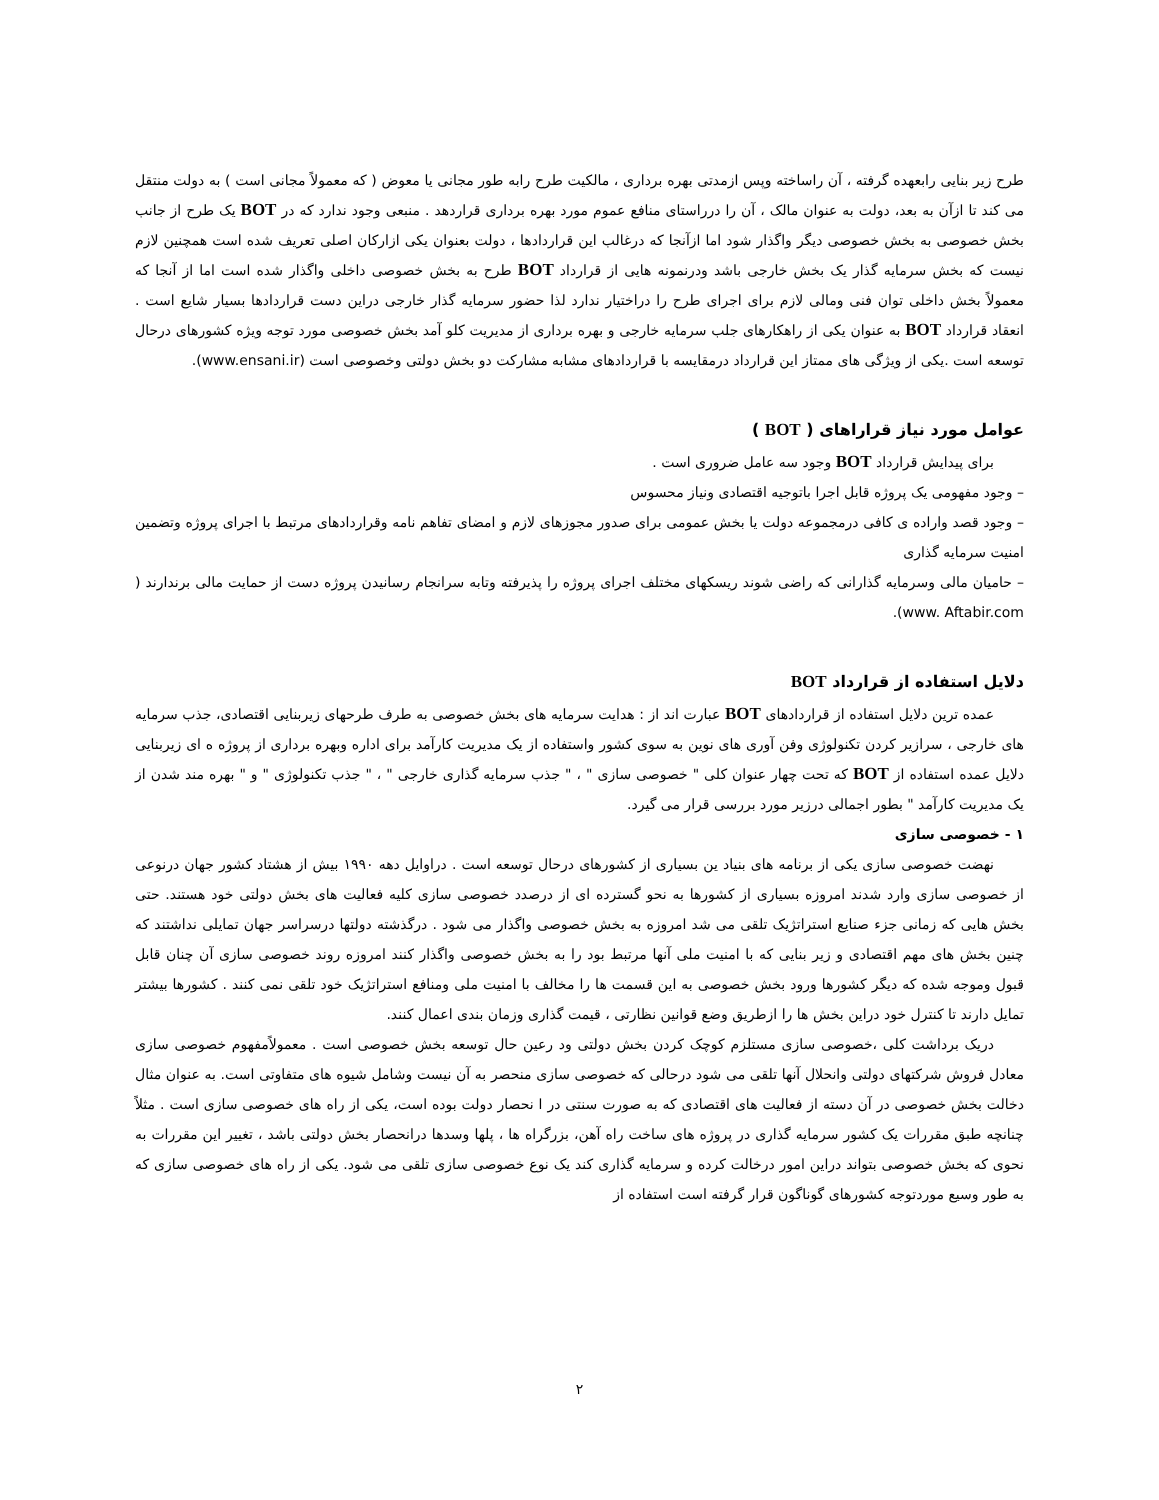طرح زیر بنایی رابعهده گرفته ، آن راساخته وپس ازمدتی بهره برداری ، مالکیت طرح رابه طور مجانی یا معوض ( که معمولاً مجانی است ) به دولت منتقل می کند تا ازآن به بعد، دولت به عنوان مالک ، آن را درراستای منافع عموم مورد بهره برداری قراردهد . منبعی وجود ندارد که در BOT یک طرح از جانب بخش خصوصی به بخش خصوصی دیگر واگذار شود اما ازآنجا که درغالب این قراردادها ، دولت بعنوان یکی ازارکان اصلی تعریف شده است همچنین لازم نیست که بخش سرمایه گذار یک بخش خارجی باشد ودرنمونه هایی از قرارداد BOT طرح به بخش خصوصی داخلی واگذار شده است اما از آنجا که معمولاً بخش داخلی توان فنی ومالی لازم برای اجرای طرح را دراختیار ندارد لذا حضور سرمایه گذار خارجی دراین دست قراردادها بسیار شایع است . انعقاد قرارداد BOT به عنوان یکی از راهکارهای جلب سرمایه خارجی و بهره برداری از مدیریت کلو آمد بخش خصوصی مورد توجه ویژه کشورهای درحال توسعه است .یکی از ویژگی های ممتاز این قرارداد درمقایسه با قراردادهای مشابه مشارکت دو بخش دولتی وخصوصی است (www.ensani.ir).
عوامل مورد نیاز قراراهای ( BOT )
برای پیدایش قرارداد BOT وجود سه عامل ضروری است .
– وجود مفهومی یک پروژه قابل اجرا باتوجیه اقتصادی ونیاز محسوس
– وجود قصد واراده ی کافی درمجموعه دولت یا بخش عمومی برای صدور مجوزهای لازم و امضای تفاهم نامه وقراردادهای مرتبط با اجرای پروژه وتضمین امنیت سرمایه گذاری
– حامیان مالی وسرمایه گذارانی که راضی شوند ریسکهای مختلف اجرای پروژه را پذیرفته وتابه سرانجام رسانیدن پروژه دست از حمایت مالی برندارند ( www. Aftabir.com).
دلایل استفاده از قرارداد BOT
عمده ترین دلایل استفاده از قراردادهای BOT عبارت اند از : هدایت سرمایه های بخش خصوصی به طرف طرحهای زیربنایی اقتصادی، جذب سرمایه های خارجی ، سرازیر کردن تکنولوژی وفن آوری های نوین به سوی کشور واستفاده از یک مدیریت کارآمد برای اداره وبهره برداری از پروژه ه ای زیربنایی دلایل عمده استفاده از BOT که تحت چهار عنوان کلی " خصوصی سازی " ، " جذب سرمایه گذاری خارجی " ، " جذب تکنولوژی " و " بهره مند شدن از یک مدیریت کارآمد " بطور اجمالی درزیر مورد بررسی قرار می گیرد.
۱ - خصوصی سازی
نهضت خصوصی سازی یکی از برنامه های بنیاد ین بسیاری از کشورهای درحال توسعه است . دراوایل دهه ۱۹۹۰ بیش از هشتاد کشور جهان درنوعی از خصوصی سازی وارد شدند امروزه بسیاری از کشورها به نحو گسترده ای از درصدد خصوصی سازی کلیه فعالیت های بخش دولتی خود هستند. حتی بخش هایی که زمانی جزء صنایع استراتژیک تلقی می شد امروزه به بخش خصوصی واگذار می شود . درگذشته دولتها درسراسر جهان تمایلی نداشتند که چنین بخش های مهم اقتصادی و زیر بنایی که با امنیت ملی آنها مرتبط بود را به بخش خصوصی واگذار کنند امروزه روند خصوصی سازی آن چنان قابل قبول وموجه شده که دیگر کشورها ورود بخش خصوصی به این قسمت ها را مخالف با امنیت ملی ومنافع استراتژیک خود تلقی نمی کنند . کشورها بیشتر تمایل دارند تا کنترل خود دراین بخش ها را ازطریق وضع قوانین نظارتی ، قیمت گذاری وزمان بندی اعمال کنند.
دریک برداشت کلی ،خصوصی سازی مستلزم کوچک کردن بخش دولتی ود رعین حال توسعه بخش خصوصی است . معمولاًمفهوم خصوصی سازی معادل فروش شرکتهای دولتی وانحلال آنها تلقی می شود درحالی که خصوصی سازی منحصر به آن نیست وشامل شیوه های متفاوتی است. به عنوان مثال دخالت بخش خصوصی در آن دسته از فعالیت های اقتصادی که به صورت سنتی در ا نحصار دولت بوده است، یکی از راه های خصوصی سازی است . مثلاً چنانچه طبق مقررات یک کشور سرمایه گذاری در پروژه های ساخت راه آهن، بزرگراه ها ، پلها وسدها درانحصار بخش دولتی باشد ، تغییر این مقررات به نحوی که بخش خصوصی بتواند دراین امور درخالت کرده و سرمایه گذاری کند یک نوع خصوصی سازی تلقی می شود. یکی از راه های خصوصی سازی که به طور وسیع موردتوجه کشورهای گوناگون قرار گرفته است استفاده از
۲